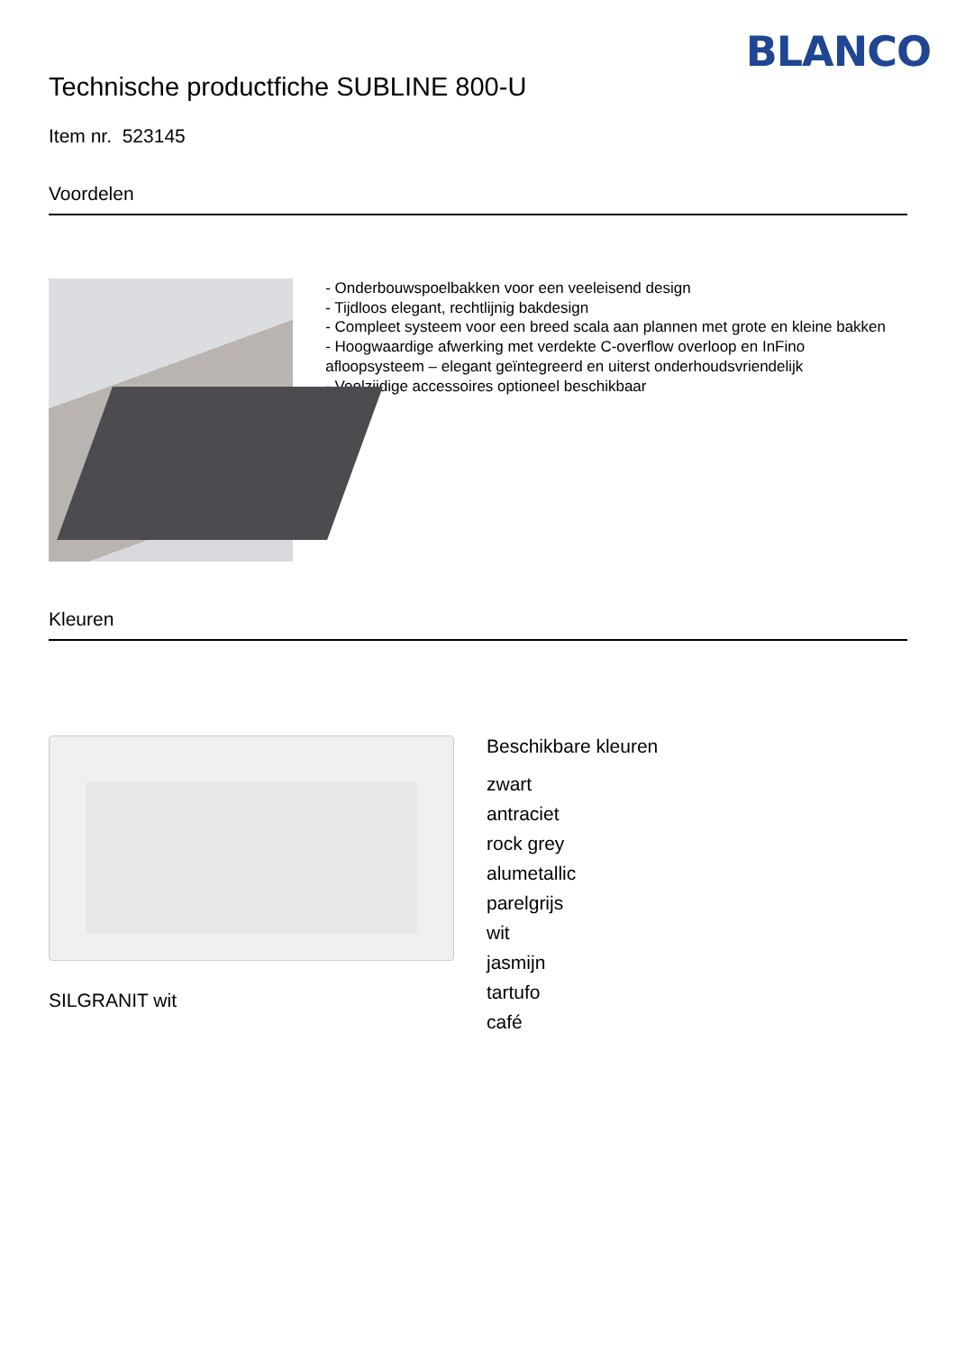BLANCO
Technische productfiche SUBLINE 800-U
Item nr. 523145
Voordelen
- Onderbouwspoelbakken voor een veeleisend design
- Tijdloos elegant, rechtlijnig bakdesign
- Compleet systeem voor een breed scala aan plannen met grote en kleine bakken
- Hoogwaardige afwerking met verdekte C-overflow overloop en InFino afloopsysteem – elegant geïntegreerd en uiterst onderhoudsvriendelijk
- Veelzijdige accessoires optioneel beschikbaar
Kleuren
SILGRANIT wit
Beschikbare kleuren
zwart
antraciet
rock grey
alumetallic
parelgrijs
wit
jasmijn
tartufo
café